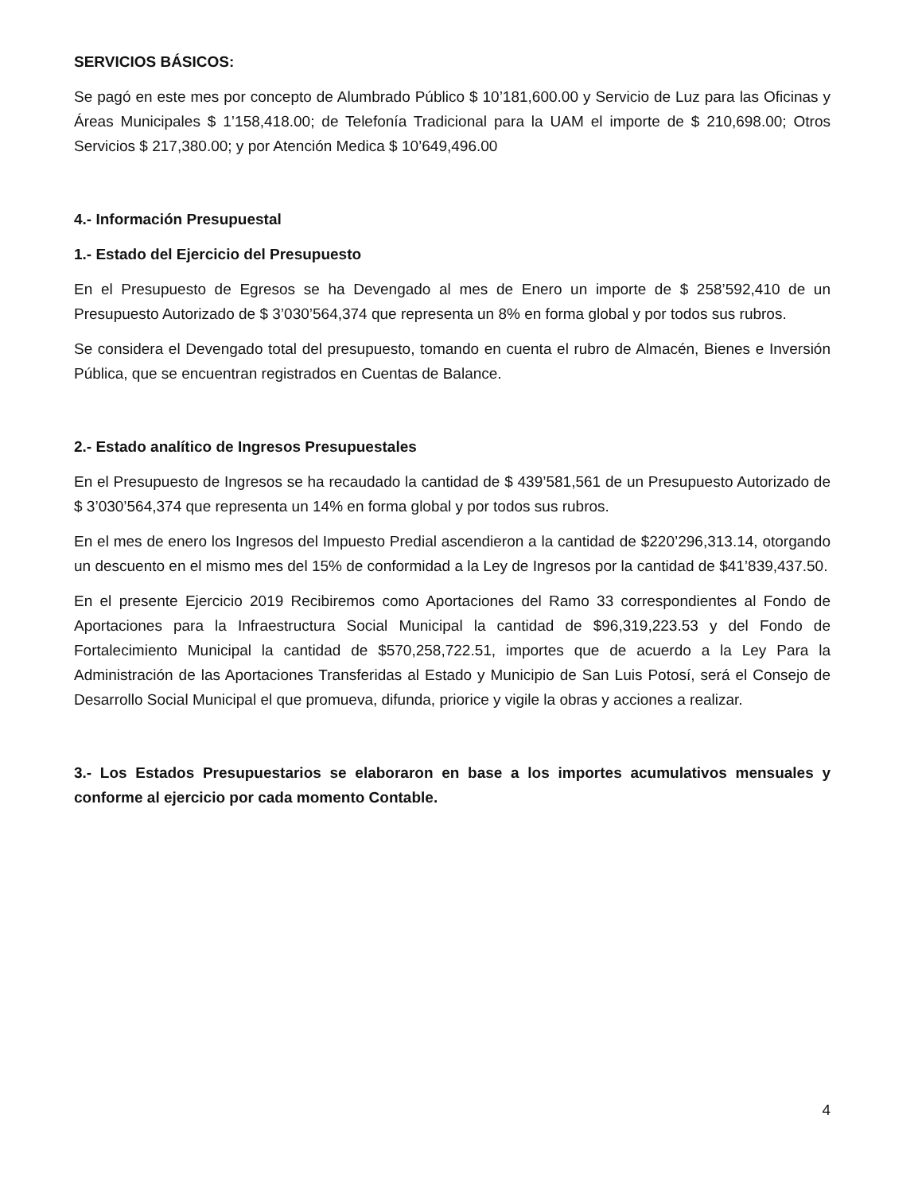SERVICIOS BÁSICOS:
Se pagó en este mes por concepto de Alumbrado Público $ 10’181,600.00 y Servicio de Luz para las Oficinas y Áreas Municipales $ 1’158,418.00; de Telefonía Tradicional para la UAM el importe de $ 210,698.00; Otros Servicios $ 217,380.00; y por Atención Medica $ 10’649,496.00
4.- Información Presupuestal
1.- Estado del Ejercicio del Presupuesto
En el Presupuesto de Egresos se ha Devengado al mes de Enero un importe de $ 258’592,410 de un Presupuesto Autorizado de $ 3’030’564,374 que representa un 8% en forma global y por todos sus rubros.
Se considera el Devengado total del presupuesto, tomando en cuenta el rubro de Almacén, Bienes e Inversión Pública, que se encuentran registrados en Cuentas de Balance.
2.- Estado analítico de Ingresos Presupuestales
En el Presupuesto de Ingresos se ha recaudado la cantidad de $ 439’581,561 de un Presupuesto Autorizado de $ 3’030’564,374 que representa un 14% en forma global y por todos sus rubros.
En el mes de enero los Ingresos del Impuesto Predial ascendieron a la cantidad de $220’296,313.14, otorgando un descuento en el mismo mes del 15% de conformidad a la Ley de Ingresos por la cantidad de $41’839,437.50.
En el presente Ejercicio 2019 Recibiremos como Aportaciones del Ramo 33 correspondientes al Fondo de Aportaciones para la Infraestructura Social Municipal la cantidad de $96,319,223.53 y del Fondo de Fortalecimiento Municipal la cantidad de $570,258,722.51, importes que de acuerdo a la Ley Para la Administración de las Aportaciones Transferidas al Estado y Municipio de San Luis Potosí, será el Consejo de Desarrollo Social Municipal el que promueva, difunda, priorice y vigile la obras y acciones a realizar.
3.- Los Estados Presupuestarios se elaboraron en base a los importes acumulativos mensuales y conforme al ejercicio por cada momento Contable.
4